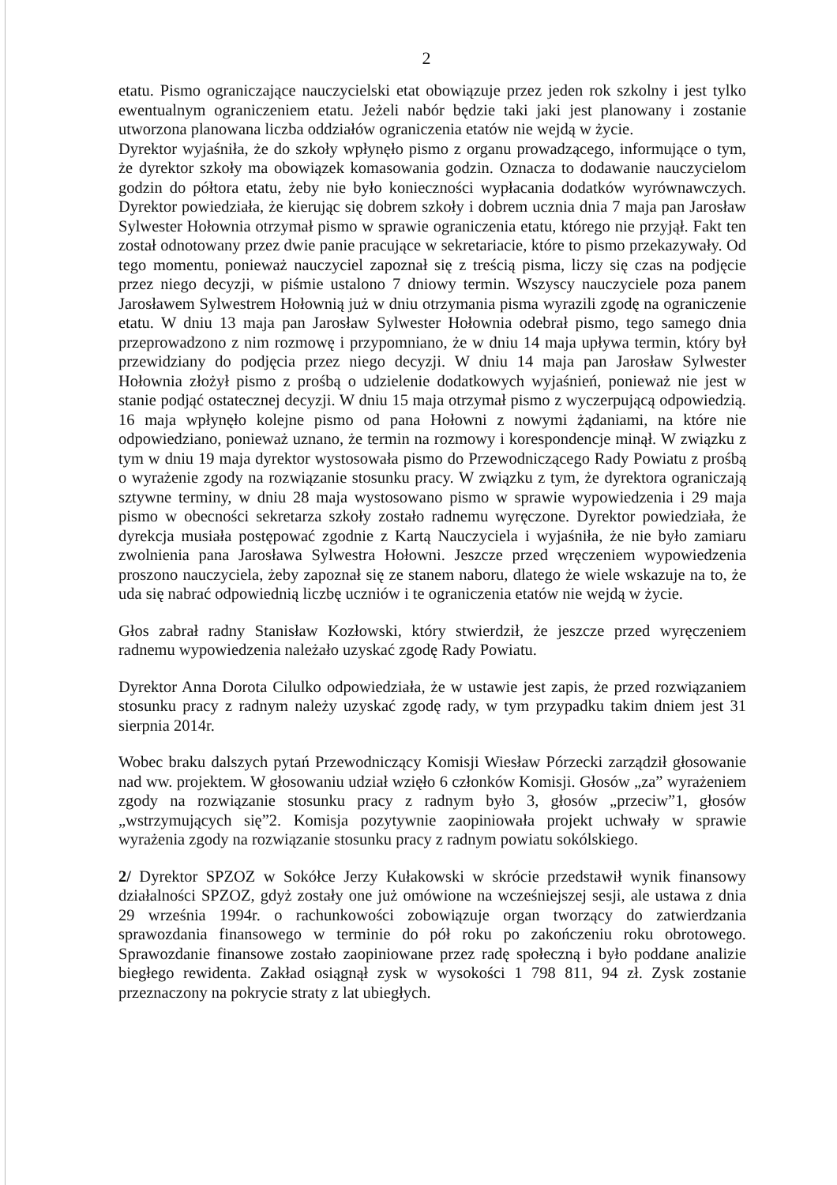2
etatu. Pismo ograniczające nauczycielski etat obowiązuje przez jeden rok szkolny i jest tylko ewentualnym ograniczeniem etatu. Jeżeli nabór będzie taki jaki jest planowany i zostanie utworzona planowana liczba oddziałów ograniczenia etatów nie wejdą w życie.
Dyrektor wyjaśniła, że do szkoły wpłynęło pismo z organu prowadzącego, informujące o tym, że dyrektor szkoły ma obowiązek komasowania godzin. Oznacza to dodawanie nauczycielom godzin do półtora etatu, żeby nie było konieczności wypłacania dodatków wyrównawczych. Dyrektor powiedziała, że kierując się dobrem szkoły i dobrem ucznia dnia 7 maja pan Jarosław Sylwester Hołownia otrzymał pismo w sprawie ograniczenia etatu, którego nie przyjął. Fakt ten został odnotowany przez dwie panie pracujące w sekretariacie, które to pismo przekazywały. Od tego momentu, ponieważ nauczyciel zapoznał się z treścią pisma, liczy się czas na podjęcie przez niego decyzji, w piśmie ustalono 7 dniowy termin. Wszyscy nauczyciele poza panem Jarosławem Sylwestrem Hołownią już w dniu otrzymania pisma wyrazili zgodę na ograniczenie etatu. W dniu 13 maja pan Jarosław Sylwester Hołownia odebrał pismo, tego samego dnia przeprowadzono z nim rozmowę i przypomniano, że w dniu 14 maja upływa termin, który był przewidziany do podjęcia przez niego decyzji. W dniu 14 maja pan Jarosław Sylwester Hołownia złożył pismo z prośbą o udzielenie dodatkowych wyjaśnień, ponieważ nie jest w stanie podjąć ostatecznej decyzji. W dniu 15 maja otrzymał pismo z wyczerpującą odpowiedzią. 16 maja wpłynęło kolejne pismo od pana Hołowni z nowymi żądaniami, na które nie odpowiedziano, ponieważ uznano, że termin na rozmowy i korespondencje minął. W związku z tym w dniu 19 maja dyrektor wystosowała pismo do Przewodniczącego Rady Powiatu z prośbą o wyrażenie zgody na rozwiązanie stosunku pracy. W związku z tym, że dyrektora ograniczają sztywne terminy, w dniu 28 maja wystosowano pismo w sprawie wypowiedzenia i 29 maja pismo w obecności sekretarza szkoły zostało radnemu wyręczone. Dyrektor powiedziała, że dyrekcja musiała postępować zgodnie z Kartą Nauczyciela i wyjaśniła, że nie było zamiaru zwolnienia pana Jarosława Sylwestra Hołowni. Jeszcze przed wręczeniem wypowiedzenia proszono nauczyciela, żeby zapoznał się ze stanem naboru, dlatego że wiele wskazuje na to, że uda się nabrać odpowiednią liczbę uczniów i te ograniczenia etatów nie wejdą w życie.
Głos zabrał radny Stanisław Kozłowski, który stwierdził, że jeszcze przed wyręczeniem radnemu wypowiedzenia należało uzyskać zgodę Rady Powiatu.
Dyrektor Anna Dorota Cilulko odpowiedziała, że w ustawie jest zapis, że przed rozwiązaniem stosunku pracy z radnym należy uzyskać zgodę rady, w tym przypadku takim dniem jest 31 sierpnia 2014r.
Wobec braku dalszych pytań Przewodniczący Komisji Wiesław Pórzecki zarządził głosowanie nad ww. projektem. W głosowaniu udział wzięło 6 członków Komisji. Głosów „za” wyrażeniem zgody na rozwiązanie stosunku pracy z radnym było 3, głosów „przeciw”1, głosów „wstrzymujących się”2. Komisja pozytywnie zaopiniowała projekt uchwały w sprawie wyrażenia zgody na rozwiązanie stosunku pracy z radnym powiatu sokólskiego.
2/ Dyrektor SPZOZ w Sokółce Jerzy Kułakowski w skrócie przedstawił wynik finansowy działalności SPZOZ, gdyż zostały one już omówione na wcześniejszej sesji, ale ustawa z dnia 29 września 1994r. o rachunkowości zobowiązuje organ tworzący do zatwierdzania sprawozdania finansowego w terminie do pół roku po zakończeniu roku obrotowego. Sprawozdanie finansowe zostało zaopiniowane przez radę społeczną i było poddane analizie biegłego rewidenta. Zakład osiągnął zysk w wysokości 1 798 811, 94 zł. Zysk zostanie przeznaczony na pokrycie straty z lat ubiegłych.